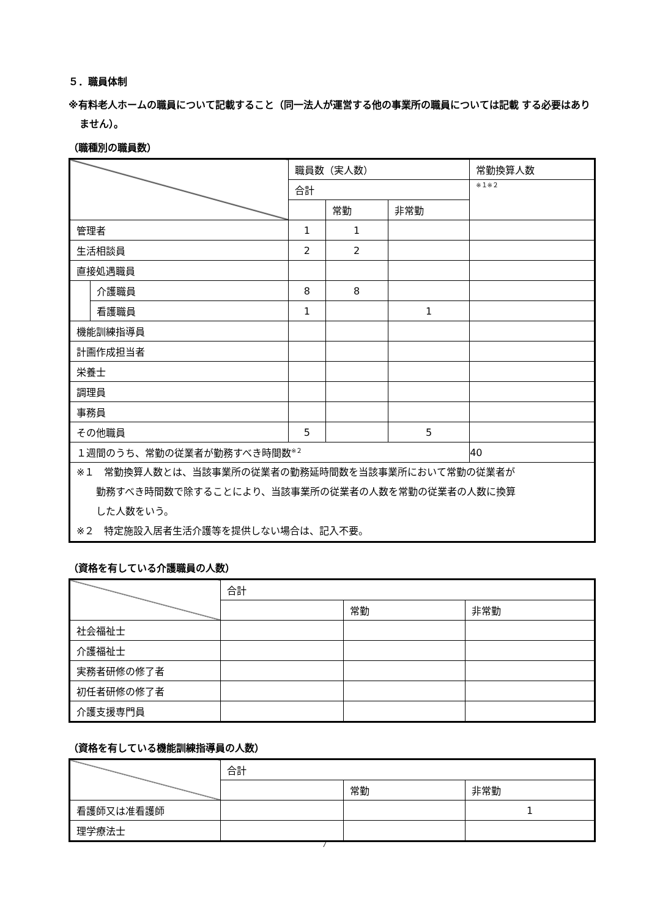５．職員体制
※有料老人ホームの職員について記載すること（同一法人が運営する他の事業所の職員については記載 する必要はありません）。
（職種別の職員数）
| | | 職員数（実人数） | | | 常勤換算人数 |
| | | 合計 | | | ※１※２ |
| | | | 常勤 | 非常勤 | |
| 管理者 | | 1 | 1 | | |
| 生活相談員 | | 2 | 2 | | |
| 直接処遇職員 | | | | | |
| | 介護職員 | 8 | 8 | | |
| | 看護職員 | 1 | | 1 | |
| 機能訓練指導員 | | | | | |
| 計画作成担当者 | | | | | |
| 栄養士 | | | | | |
| 調理員 | | | | | |
| 事務員 | | | | | |
| その他職員 | | 5 | | 5 | |
| １週間のうち、常勤の従業者が勤務すべき時間数<sup>※２</sup> | | | | | 40 |
| ※１ 常勤換算人数とは、当該事業所の従業者の勤務延時間数を当該事業所において常勤の従業者が 勤務すべき時間数で除することにより、当該事業所の従業者の人数を常勤の従業者の人数に換算 した人数をいう。 ※２ 特定施設入居者生活介護等を提供しない場合は、記入不要。 | | | | | |
（資格を有している介護職員の人数）
| | 合計 | | |
| | | 常勤 | 非常勤 |
| 社会福祉士 | | | |
| 介護福祉士 | | | |
| 実務者研修の修了者 | | | |
| 初任者研修の修了者 | | | |
| 介護支援専門員 | | | |
（資格を有している機能訓練指導員の人数）
| | 合計 | | |
| | | 常勤 | 非常勤 |
| 看護師又は准看護師 | | | 1 |
| 理学療法士 | | | |
7